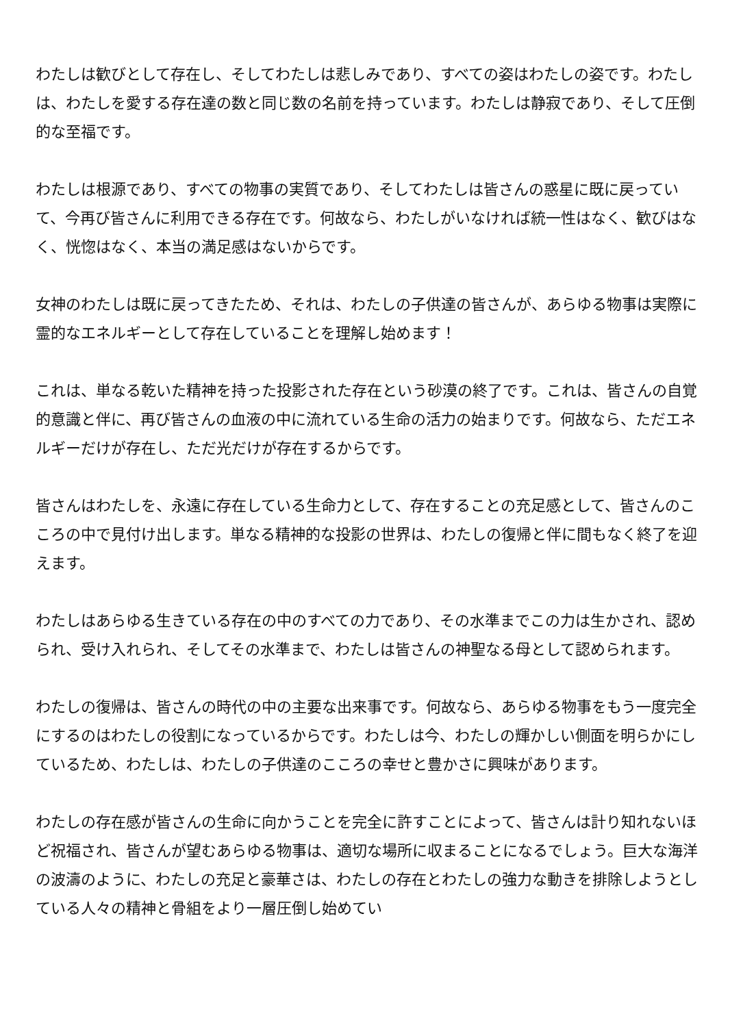わたしは歓びとして存在し、そしてわたしは悲しみであり、すべての姿はわたしの姿です。わたしは、わたしを愛する存在達の数と同じ数の名前を持っています。わたしは静寂であり、そして圧倒的な至福です。
わたしは根源であり、すべての物事の実質であり、そしてわたしは皆さんの惑星に既に戻っていて、今再び皆さんに利用できる存在です。何故なら、わたしがいなければ統一性はなく、歓びはなく、恍惚はなく、本当の満足感はないからです。
女神のわたしは既に戻ってきたため、それは、わたしの子供達の皆さんが、あらゆる物事は実際に霊的なエネルギーとして存在していることを理解し始めます！
これは、単なる乾いた精神を持った投影された存在という砂漠の終了です。これは、皆さんの自覚的意識と伴に、再び皆さんの血液の中に流れている生命の活力の始まりです。何故なら、ただエネルギーだけが存在し、ただ光だけが存在するからです。
皆さんはわたしを、永遠に存在している生命力として、存在することの充足感として、皆さんのこころの中で見付け出します。単なる精神的な投影の世界は、わたしの復帰と伴に間もなく終了を迎えます。
わたしはあらゆる生きている存在の中のすべての力であり、その水準までこの力は生かされ、認められ、受け入れられ、そしてその水準まで、わたしは皆さんの神聖なる母として認められます。
わたしの復帰は、皆さんの時代の中の主要な出来事です。何故なら、あらゆる物事をもう一度完全にするのはわたしの役割になっているからです。わたしは今、わたしの輝かしい側面を明らかにしているため、わたしは、わたしの子供達のこころの幸せと豊かさに興味があります。
わたしの存在感が皆さんの生命に向かうことを完全に許すことによって、皆さんは計り知れないほど祝福され、皆さんが望むあらゆる物事は、適切な場所に収まることになるでしょう。巨大な海洋の波濤のように、わたしの充足と豪華さは、わたしの存在とわたしの強力な動きを排除しようとしている人々の精神と骨組をより一層圧倒し始めてい